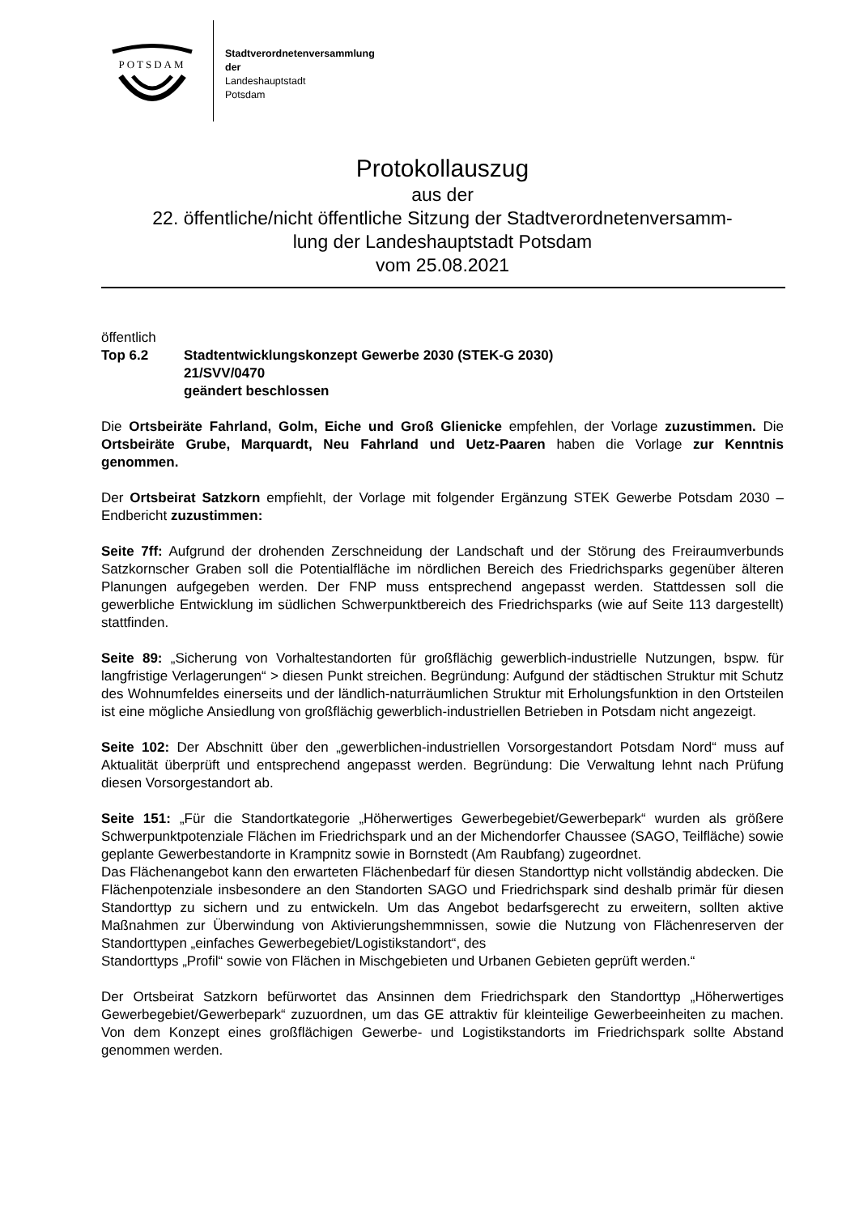POTSDAM
Stadtverordnetenversammlung
der
Landeshauptstadt
Potsdam
Protokollauszug
aus der
22. öffentliche/nicht öffentliche Sitzung der Stadtverordnetenversamm-
lung der Landeshauptstadt Potsdam
vom 25.08.2021
öffentlich
Top 6.2 Stadtentwicklungskonzept Gewerbe 2030 (STEK-G 2030)
21/SVV/0470
geändert beschlossen
Die Ortsbeiräte Fahrland, Golm, Eiche und Groß Glienicke empfehlen, der Vorlage zuzustimmen. Die Ortsbeiräte Grube, Marquardt, Neu Fahrland und Uetz-Paaren haben die Vorlage zur Kenntnis genommen.
Der Ortsbeirat Satzkorn empfiehlt, der Vorlage mit folgender Ergänzung STEK Gewerbe Potsdam 2030 – Endbericht zuzustimmen:
Seite 7ff: Aufgrund der drohenden Zerschneidung der Landschaft und der Störung des Freiraumverbunds Satzkornscher Graben soll die Potentialfläche im nördlichen Bereich des Friedrichsparks gegenüber älteren Planungen aufgegeben werden. Der FNP muss entsprechend angepasst werden. Stattdessen soll die gewerbliche Entwicklung im südlichen Schwerpunktbereich des Friedrichsparks (wie auf Seite 113 dargestellt) stattfinden.
Seite 89: „Sicherung von Vorhaltestandorten für großflächig gewerblich-industrielle Nutzungen, bspw. für langfristige Verlagerungen“ > diesen Punkt streichen. Begründung: Aufgund der städtischen Struktur mit Schutz des Wohnumfeldes einerseits und der ländlich-naturräumlichen Struktur mit Erholungsfunktion in den Ortsteilen ist eine mögliche Ansiedlung von großflächig gewerblich-industriellen Betrieben in Potsdam nicht angezeigt.
Seite 102: Der Abschnitt über den „gewerblichen-industriellen Vorsorgestandort Potsdam Nord“ muss auf Aktualität überprüft und entsprechend angepasst werden. Begründung: Die Verwaltung lehnt nach Prüfung diesen Vorsorgestandort ab.
Seite 151: „Für die Standortkategorie „Höherwertiges Gewerbegebiet/Gewerbepark“ wurden als größere Schwerpunktpotenziale Flächen im Friedrichspark und an der Michendorfer Chaussee (SAGO, Teilfläche) sowie geplante Gewerbestandorte in Krampnitz sowie in Bornstedt (Am Raubfang) zugeordnet.
Das Flächenangebot kann den erwarteten Flächenbedarf für diesen Standorttyp nicht vollständig abdecken. Die Flächenpotenziale insbesondere an den Standorten SAGO und Friedrichspark sind deshalb primär für diesen Standorttyp zu sichern und zu entwickeln. Um das Angebot bedarfsgerecht zu erweitern, sollten aktive Maßnahmen zur Überwindung von Aktivierungshemmnissen, sowie die Nutzung von Flächenreserven der Standorttypen „einfaches Gewerbegebiet/Logistikstandort“, des
Standorttyps „Profil“ sowie von Flächen in Mischgebieten und Urbanen Gebieten geprüft werden.“
Der Ortsbeirat Satzkorn befürwortet das Ansinnen dem Friedrichspark den Standorttyp „Höherwertiges Gewerbegebiet/Gewerbepark“ zuzuordnen, um das GE attraktiv für kleinteilige Gewerbeeinheiten zu machen. Von dem Konzept eines großflächigen Gewerbe- und Logistikstandorts im Friedrichspark sollte Abstand genommen werden.